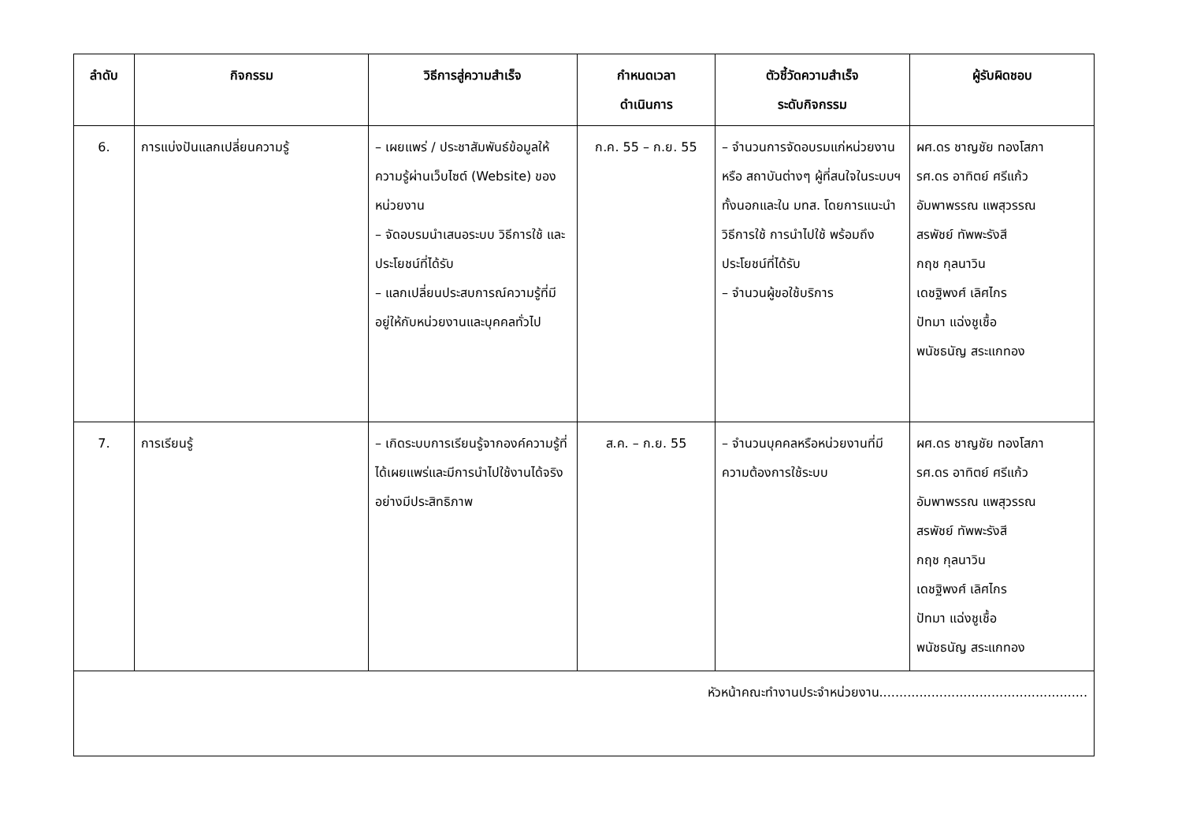| ลำดับ | กิจกรรม | วิธีการสู่ความสำเร็จ | กำหนดเวลา ดำเนินการ | ตัวชี้วัดความสำเร็จ ระดับกิจกรรม | ผู้รับผิดชอบ |
| --- | --- | --- | --- | --- | --- |
| 6. | การแบ่งปันแลกเปลี่ยนความรู้ | – เผยแพร่ / ประชาสัมพันธ์ข้อมูลให้ความรู้ผ่านเว็บไซต์ (Website) ของหน่วยงาน – จัดอบรมนำเสนอระบบ วิธีการใช้ และประโยชน์ที่ได้รับ – แลกเปลี่ยนประสบการณ์ความรู้ที่มีอยู่ให้กับหน่วยงานและบุคคลทั่วไป | ก.ค. 55 – ก.ย. 55 | – จำนวนการจัดอบรมแก่หน่วยงานหรือ สถาบันต่างๆ ผู้ที่สนใจในระบบฯ ทั้งนอกและใน มทส. โดยการแนะนำวิธีการใช้ การนำไปใช้ พร้อมถึงประโยชน์ที่ได้รับ – จำนวนผู้ขอใช้บริการ | ผศ.ดร ชาญชัย ทองโสภา รศ.ดร อาทิตย์ ศรีแก้ว อัมพาพรรณ แพสุวรรณ สรพัชย์ ทัพพะรังสี กฤช กุลนาวิน เดชฐิพงศ์ เลิศไกร ปัทมา แฉ่งชูเชื้อ พนัชธนัญ สระแกทอง |
| 7. | การเรียนรู้ | – เกิดระบบการเรียนรู้จากองค์ความรู้ที่ได้เผยแพร่และมีการนำไปใช้งานได้จริงอย่างมีประสิทธิภาพ | ส.ค. – ก.ย. 55 | – จำนวนบุคคลหรือหน่วยงานที่มีความต้องการใช้ระบบ | ผศ.ดร ชาญชัย ทองโสภา รศ.ดร อาทิตย์ ศรีแก้ว อัมพาพรรณ แพสุวรรณ สรพัชย์ ทัพพะรังสี กฤช กุลนาวิน เดชฐิพงศ์ เลิศไกร ปัทมา แฉ่งชูเชื้อ พนัชธนัญ สระแกทอง |
| หัวหน้าคณะทำงานประจำหน่วยงาน.................................................... | | | | | |